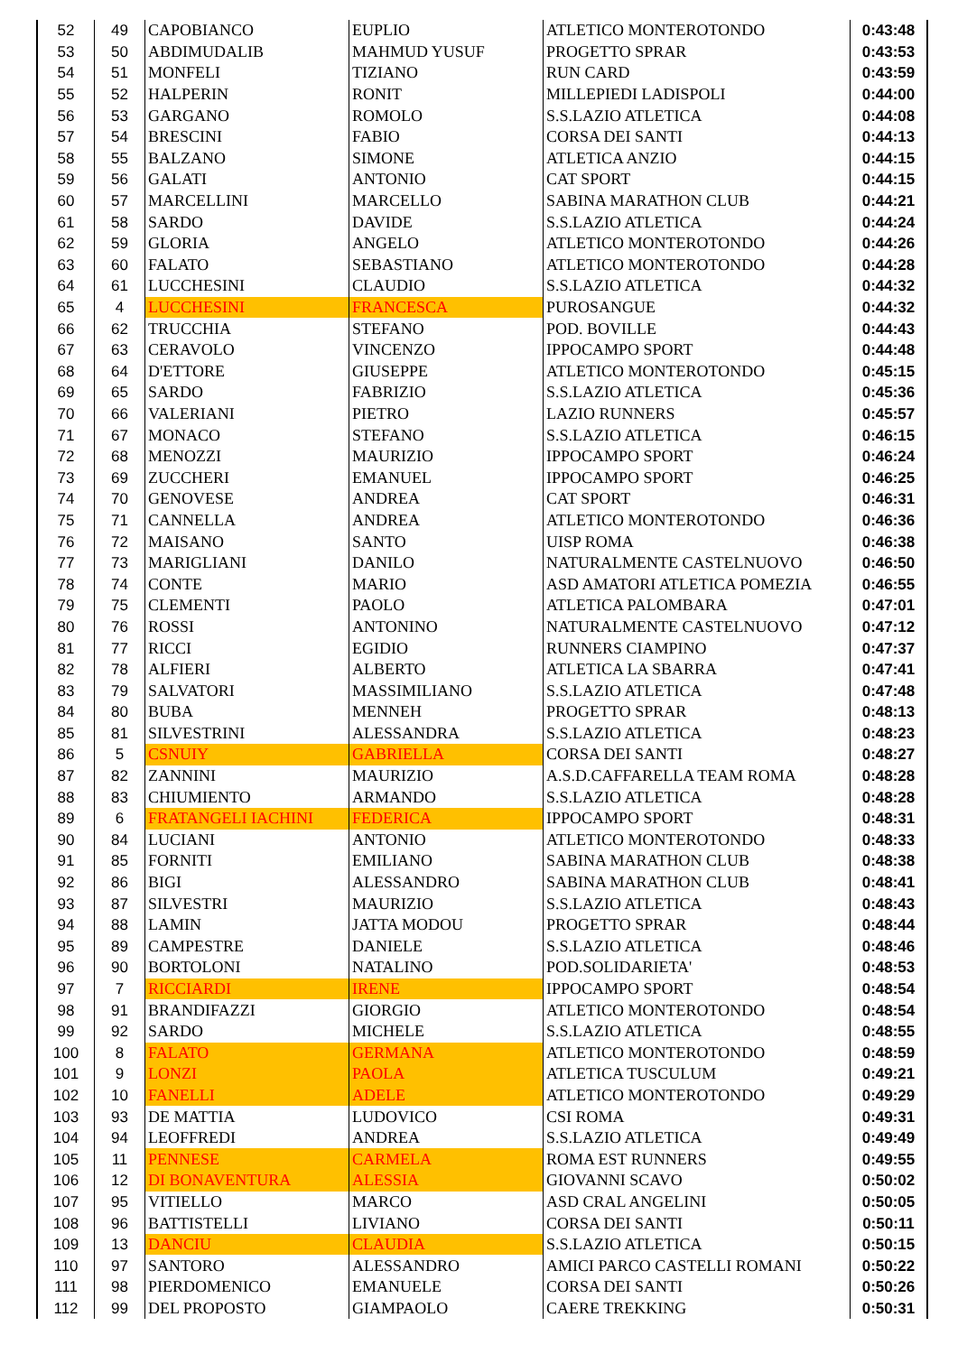| 52 | 49 | CAPOBIANCO | EUPLIO | ATLETICO MONTEROTONDO | 0:43:48 |
| 53 | 50 | ABDIMUDALIB | MAHMUD YUSUF | PROGETTO SPRAR | 0:43:53 |
| 54 | 51 | MONFELI | TIZIANO | RUN CARD | 0:43:59 |
| 55 | 52 | HALPERIN | RONIT | MILLEPIEDI LADISPOLI | 0:44:00 |
| 56 | 53 | GARGANO | ROMOLO | S.S.LAZIO ATLETICA | 0:44:08 |
| 57 | 54 | BRESCINI | FABIO | CORSA DEI SANTI | 0:44:13 |
| 58 | 55 | BALZANO | SIMONE | ATLETICA ANZIO | 0:44:15 |
| 59 | 56 | GALATI | ANTONIO | CAT SPORT | 0:44:15 |
| 60 | 57 | MARCELLINI | MARCELLO | SABINA MARATHON CLUB | 0:44:21 |
| 61 | 58 | SARDO | DAVIDE | S.S.LAZIO ATLETICA | 0:44:24 |
| 62 | 59 | GLORIA | ANGELO | ATLETICO MONTEROTONDO | 0:44:26 |
| 63 | 60 | FALATO | SEBASTIANO | ATLETICO MONTEROTONDO | 0:44:28 |
| 64 | 61 | LUCCHESINI | CLAUDIO | S.S.LAZIO ATLETICA | 0:44:32 |
| 65 | 4 | LUCCHESINI | FRANCESCA | PUROSANGUE | 0:44:32 |
| 66 | 62 | TRUCCHIA | STEFANO | POD. BOVILLE | 0:44:43 |
| 67 | 63 | CERAVOLO | VINCENZO | IPPOCAMPO SPORT | 0:44:48 |
| 68 | 64 | D'ETTORE | GIUSEPPE | ATLETICO MONTEROTONDO | 0:45:15 |
| 69 | 65 | SARDO | FABRIZIO | S.S.LAZIO ATLETICA | 0:45:36 |
| 70 | 66 | VALERIANI | PIETRO | LAZIO RUNNERS | 0:45:57 |
| 71 | 67 | MONACO | STEFANO | S.S.LAZIO ATLETICA | 0:46:15 |
| 72 | 68 | MENOZZI | MAURIZIO | IPPOCAMPO SPORT | 0:46:24 |
| 73 | 69 | ZUCCHERI | EMANUEL | IPPOCAMPO SPORT | 0:46:25 |
| 74 | 70 | GENOVESE | ANDREA | CAT SPORT | 0:46:31 |
| 75 | 71 | CANNELLA | ANDREA | ATLETICO MONTEROTONDO | 0:46:36 |
| 76 | 72 | MAISANO | SANTO | UISP ROMA | 0:46:38 |
| 77 | 73 | MARIGLIANI | DANILO | NATURALMENTE CASTELNUOVO | 0:46:50 |
| 78 | 74 | CONTE | MARIO | ASD AMATORI ATLETICA POMEZIA | 0:46:55 |
| 79 | 75 | CLEMENTI | PAOLO | ATLETICA PALOMBARA | 0:47:01 |
| 80 | 76 | ROSSI | ANTONINO | NATURALMENTE CASTELNUOVO | 0:47:12 |
| 81 | 77 | RICCI | EGIDIO | RUNNERS CIAMPINO | 0:47:37 |
| 82 | 78 | ALFIERI | ALBERTO | ATLETICA LA SBARRA | 0:47:41 |
| 83 | 79 | SALVATORI | MASSIMILIANO | S.S.LAZIO ATLETICA | 0:47:48 |
| 84 | 80 | BUBA | MENNEH | PROGETTO SPRAR | 0:48:13 |
| 85 | 81 | SILVESTRINI | ALESSANDRA | S.S.LAZIO ATLETICA | 0:48:23 |
| 86 | 5 | CSNUIY | GABRIELLA | CORSA DEI SANTI | 0:48:27 |
| 87 | 82 | ZANNINI | MAURIZIO | A.S.D.CAFFARELLA TEAM ROMA | 0:48:28 |
| 88 | 83 | CHIUMIENTO | ARMANDO | S.S.LAZIO ATLETICA | 0:48:28 |
| 89 | 6 | FRATANGELI IACHINI | FEDERICA | IPPOCAMPO SPORT | 0:48:31 |
| 90 | 84 | LUCIANI | ANTONIO | ATLETICO MONTEROTONDO | 0:48:33 |
| 91 | 85 | FORNITI | EMILIANO | SABINA MARATHON CLUB | 0:48:38 |
| 92 | 86 | BIGI | ALESSANDRO | SABINA MARATHON CLUB | 0:48:41 |
| 93 | 87 | SILVESTRI | MAURIZIO | S.S.LAZIO ATLETICA | 0:48:43 |
| 94 | 88 | LAMIN | JATTA MODOU | PROGETTO SPRAR | 0:48:44 |
| 95 | 89 | CAMPESTRE | DANIELE | S.S.LAZIO ATLETICA | 0:48:46 |
| 96 | 90 | BORTOLONI | NATALINO | POD.SOLIDARIETA' | 0:48:53 |
| 97 | 7 | RICCIARDI | IRENE | IPPOCAMPO SPORT | 0:48:54 |
| 98 | 91 | BRANDIFAZZI | GIORGIO | ATLETICO MONTEROTONDO | 0:48:54 |
| 99 | 92 | SARDO | MICHELE | S.S.LAZIO ATLETICA | 0:48:55 |
| 100 | 8 | FALATO | GERMANA | ATLETICO MONTEROTONDO | 0:48:59 |
| 101 | 9 | LONZI | PAOLA | ATLETICA TUSCULUM | 0:49:21 |
| 102 | 10 | FANELLI | ADELE | ATLETICO MONTEROTONDO | 0:49:29 |
| 103 | 93 | DE MATTIA | LUDOVICO | CSI ROMA | 0:49:31 |
| 104 | 94 | LEOFFREDI | ANDREA | S.S.LAZIO ATLETICA | 0:49:49 |
| 105 | 11 | PENNESE | CARMELA | ROMA EST RUNNERS | 0:49:55 |
| 106 | 12 | DI BONAVENTURA | ALESSIA | GIOVANNI SCAVO | 0:50:02 |
| 107 | 95 | VITIELLO | MARCO | ASD CRAL ANGELINI | 0:50:05 |
| 108 | 96 | BATTISTELLI | LIVIANO | CORSA DEI SANTI | 0:50:11 |
| 109 | 13 | DANCIU | CLAUDIA | S.S.LAZIO ATLETICA | 0:50:15 |
| 110 | 97 | SANTORO | ALESSANDRO | AMICI PARCO CASTELLI ROMANI | 0:50:22 |
| 111 | 98 | PIERDOMENICO | EMANUELE | CORSA DEI SANTI | 0:50:26 |
| 112 | 99 | DEL PROPOSTO | GIAMPAOLO | CAERE TREKKING | 0:50:31 |